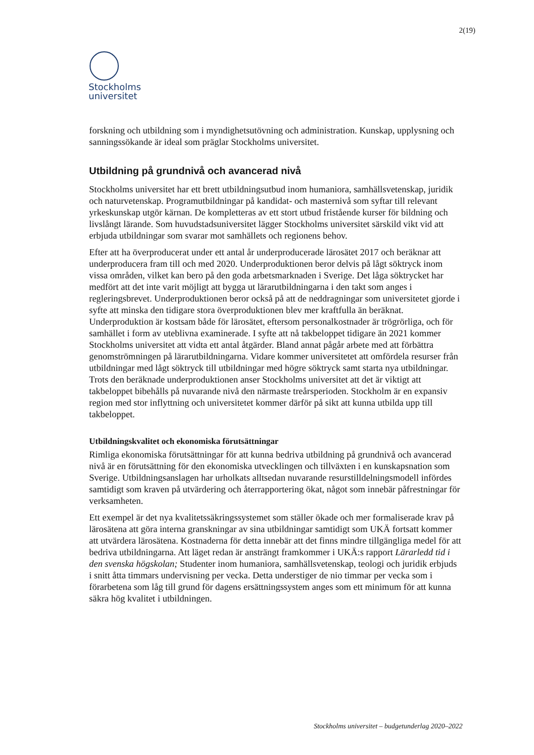2(19)
Stockholms
universitet
forskning och utbildning som i myndighetsutövning och administration. Kunskap, upplysning och sanningssökande är ideal som präglar Stockholms universitet.
Utbildning på grundnivå och avancerad nivå
Stockholms universitet har ett brett utbildningsutbud inom humaniora, samhällsvetenskap, juridik och naturvetenskap. Programutbildningar på kandidat- och masternivå som syftar till relevant yrkeskunskap utgör kärnan. De kompletteras av ett stort utbud fristående kurser för bildning och livslångt lärande. Som huvudstadsuniversitet lägger Stockholms universitet särskild vikt vid att erbjuda utbildningar som svarar mot samhällets och regionens behov.
Efter att ha överproducerat under ett antal år underproducerade lärosätet 2017 och beräknar att underproducera fram till och med 2020. Underproduktionen beror delvis på lågt söktryck inom vissa områden, vilket kan bero på den goda arbetsmarknaden i Sverige. Det låga söktrycket har medfört att det inte varit möjligt att bygga ut lärarutbildningarna i den takt som anges i regleringsbrevet. Underproduktionen beror också på att de neddragningar som universitetet gjorde i syfte att minska den tidigare stora överproduktionen blev mer kraftfulla än beräknat. Underproduktion är kostsam både för lärosätet, eftersom personalkostnader är trögrörliga, och för samhället i form av uteblivna examinerade. I syfte att nå takbeloppet tidigare än 2021 kommer Stockholms universitet att vidta ett antal åtgärder. Bland annat pågår arbete med att förbättra genomströmningen på lärarutbildningarna. Vidare kommer universitetet att omfördela resurser från utbildningar med lågt söktryck till utbildningar med högre söktryck samt starta nya utbildningar. Trots den beräknade underproduktionen anser Stockholms universitet att det är viktigt att takbeloppet bibehålls på nuvarande nivå den närmaste treårsperioden. Stockholm är en expansiv region med stor inflyttning och universitetet kommer därför på sikt att kunna utbilda upp till takbeloppet.
Utbildningskvalitet och ekonomiska förutsättningar
Rimliga ekonomiska förutsättningar för att kunna bedriva utbildning på grundnivå och avancerad nivå är en förutsättning för den ekonomiska utvecklingen och tillväxten i en kunskapsnation som Sverige. Utbildningsanslagen har urholkats alltsedan nuvarande resurstilldelningsmodell infördes samtidigt som kraven på utvärdering och återrapportering ökat, något som innebär påfrestningar för verksamheten.
Ett exempel är det nya kvalitetssäkringssystemet som ställer ökade och mer formaliserade krav på lärosätena att göra interna granskningar av sina utbildningar samtidigt som UKÄ fortsatt kommer att utvärdera lärosätena. Kostnaderna för detta innebär att det finns mindre tillgängliga medel för att bedriva utbildningarna. Att läget redan är ansträngt framkommer i UKÄ:s rapport Lärarledd tid i den svenska högskolan; Studenter inom humaniora, samhällsvetenskap, teologi och juridik erbjuds i snitt åtta timmars undervisning per vecka. Detta understiger de nio timmar per vecka som i förarbetena som låg till grund för dagens ersättningssystem anges som ett minimum för att kunna säkra hög kvalitet i utbildningen.
Stockholms universitet – budgetunderlag 2020–2022